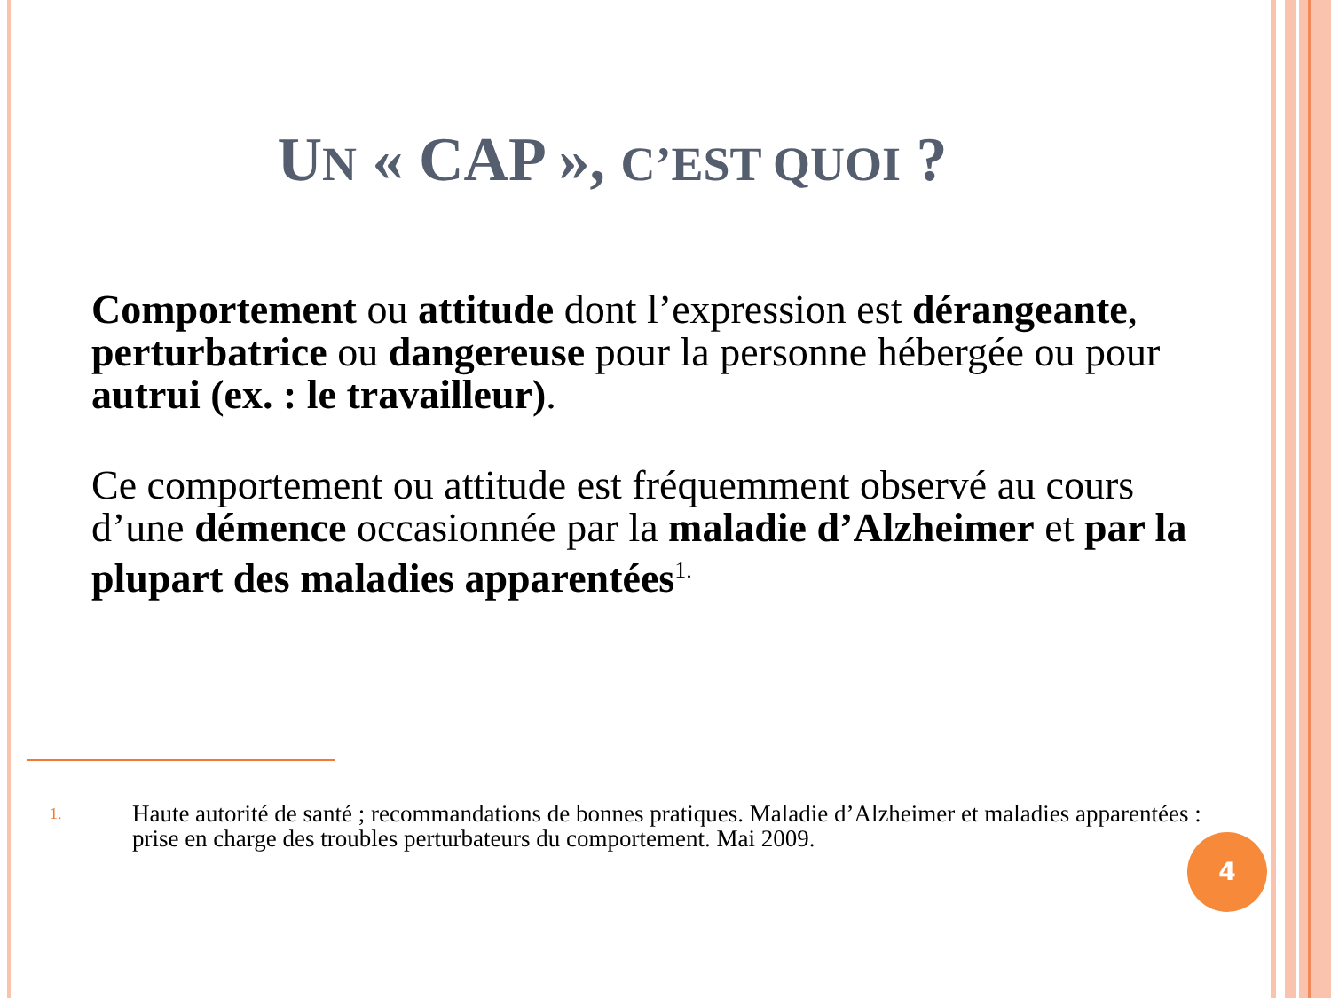UN « CAP », C’EST QUOI ?
Comportement ou attitude dont l’expression est dérangeante, perturbatrice ou dangereuse pour la personne hébergée ou pour autrui (ex. : le travailleur).
Ce comportement ou attitude est fréquemment observé au cours d’une démence occasionnée par la maladie d’Alzheimer et par la plupart des maladies apparentées<sup>1.</sup>
1.
Haute autorité de santé ; recommandations de bonnes pratiques. Maladie d’Alzheimer et maladies apparentées : prise en charge des troubles perturbateurs du comportement. Mai 2009.
4